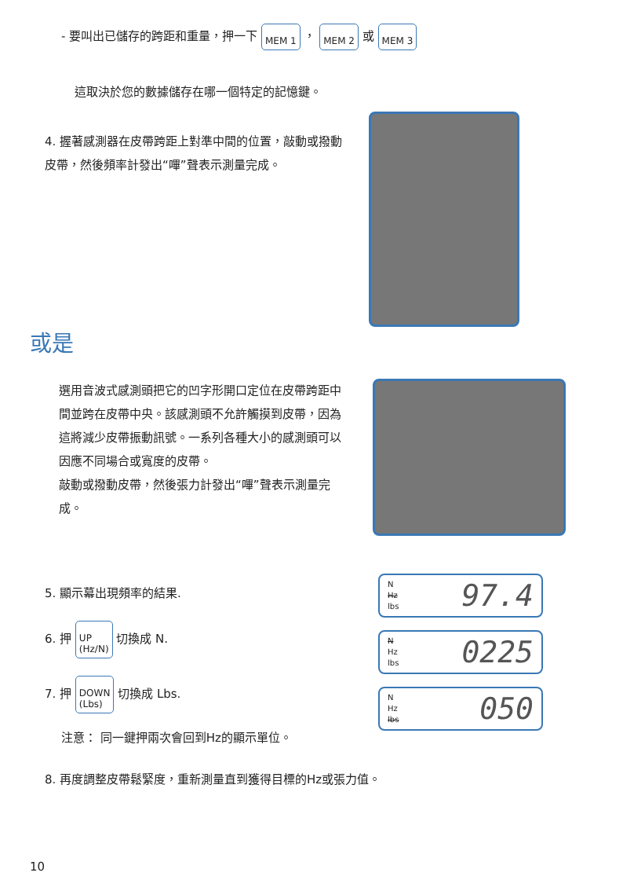- 要叫出已儲存的跨距和重量，押一下 MEM 1 ， MEM 2 或 MEM 3
這取決於您的數據儲存在哪一個特定的記憶鍵。
4. 握著感測器在皮帶跨距上對準中間的位置，敲動或撥動皮帶，然後頻率計發出“嗶”聲表示測量完成。
或是
選用音波式感測頭把它的凹字形開口定位在皮帶跨距中間並跨在皮帶中央。該感測頭不允許觸摸到皮帶，因為這將減少皮帶振動訊號。一系列各種大小的感測頭可以因應不同場合或寬度的皮帶。
敲動或撥動皮帶，然後張力計發出“嗶”聲表示測量完成。
5. 顯示幕出現頻率的結果.
6. 押 UP
(Hz/N) 切換成 N.
7. 押 DOWN
(Lbs) 切換成 Lbs.
注意： 同一鍵押兩次會回到Hz的顯示單位。
N
Hz
lbs
97.4
N
Hz
lbs
0225
N
Hz
lbs
050
8. 再度調整皮帶鬆緊度，重新測量直到獲得目標的Hz或張力值。
10